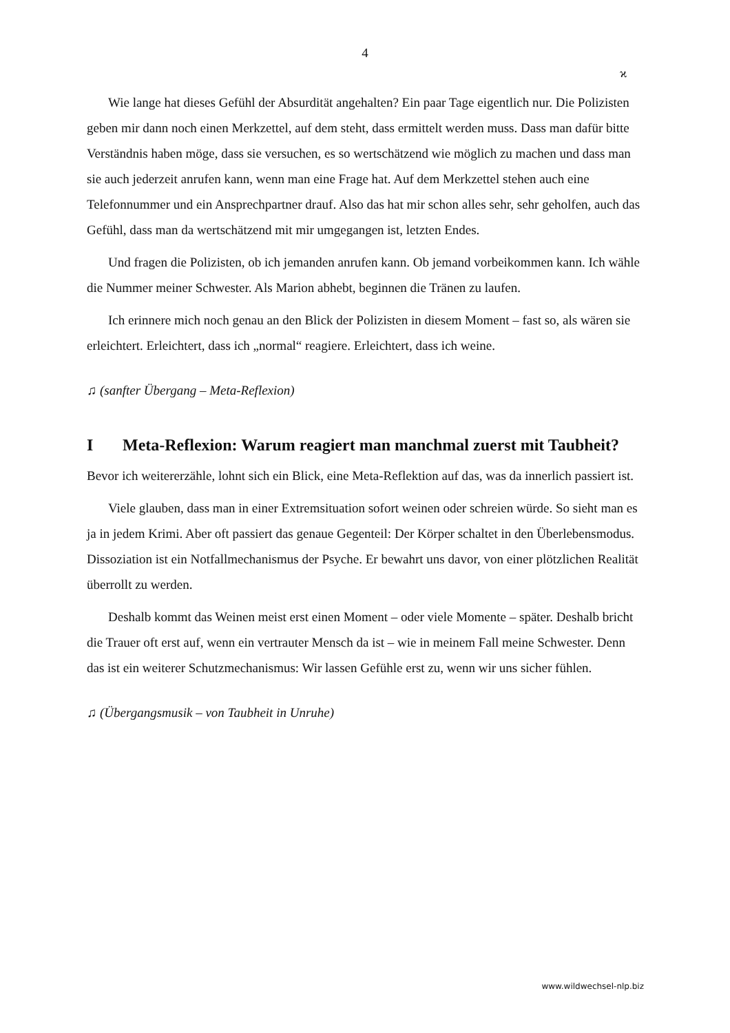4
ϰ
Wie lange hat dieses Gefühl der Absurdität angehalten? Ein paar Tage eigentlich nur. Die Polizisten geben mir dann noch einen Merkzettel, auf dem steht, dass ermittelt werden muss. Dass man dafür bitte Verständnis haben möge, dass sie versuchen, es so wertschätzend wie möglich zu machen und dass man sie auch jederzeit anrufen kann, wenn man eine Frage hat. Auf dem Merkzettel stehen auch eine Telefonnummer und ein Ansprechpartner drauf. Also das hat mir schon alles sehr, sehr geholfen, auch das Gefühl, dass man da wertschätzend mit mir umgegangen ist, letzten Endes.
Und fragen die Polizisten, ob ich jemanden anrufen kann. Ob jemand vorbeikommen kann. Ich wähle die Nummer meiner Schwester. Als Marion abhebt, beginnen die Tränen zu laufen.
Ich erinnere mich noch genau an den Blick der Polizisten in diesem Moment – fast so, als wären sie erleichtert. Erleichtert, dass ich „normal“ reagiere. Erleichtert, dass ich weine.
♫ (sanfter Übergang – Meta-Reflexion)
I Meta-Reflexion: Warum reagiert man manchmal zuerst mit Taubheit?
Bevor ich weitererzähle, lohnt sich ein Blick, eine Meta-Reflektion auf das, was da innerlich passiert ist.
Viele glauben, dass man in einer Extremsituation sofort weinen oder schreien würde. So sieht man es ja in jedem Krimi. Aber oft passiert das genaue Gegenteil: Der Körper schaltet in den Überlebensmodus. Dissoziation ist ein Notfallmechanismus der Psyche. Er bewahrt uns davor, von einer plötzlichen Realität überrollt zu werden.
Deshalb kommt das Weinen meist erst einen Moment – oder viele Momente – später. Deshalb bricht die Trauer oft erst auf, wenn ein vertrauter Mensch da ist – wie in meinem Fall meine Schwester. Denn das ist ein weiterer Schutzmechanismus: Wir lassen Gefühle erst zu, wenn wir uns sicher fühlen.
♫ (Übergangsmusik – von Taubheit in Unruhe)
www.wildwechsel-nlp.biz